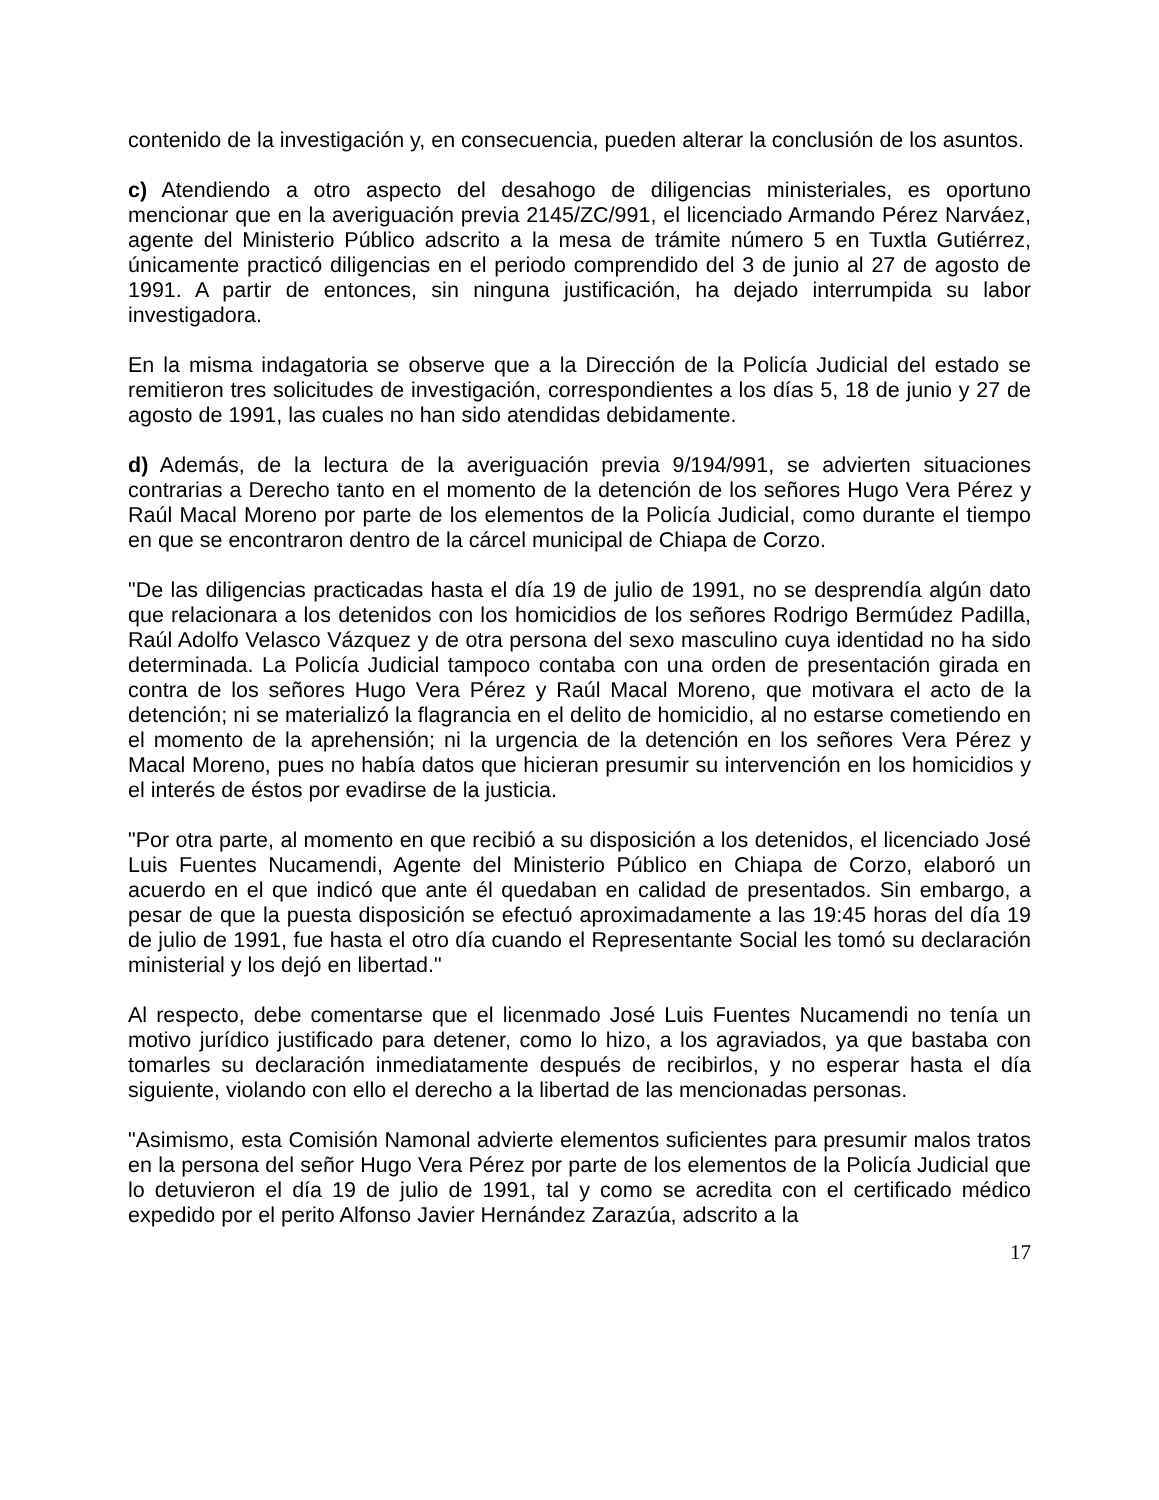contenido de la investigación y, en consecuencia, pueden alterar la conclusión de los asuntos.
c) Atendiendo a otro aspecto del desahogo de diligencias ministeriales, es oportuno mencionar que en la averiguación previa 2145/ZC/991, el licenciado Armando Pérez Narváez, agente del Ministerio Público adscrito a la mesa de trámite número 5 en Tuxtla Gutiérrez, únicamente practicó diligencias en el periodo comprendido del 3 de junio al 27 de agosto de 1991. A partir de entonces, sin ninguna justificación, ha dejado interrumpida su labor investigadora.
En la misma indagatoria se observe que a la Dirección de la Policía Judicial del estado se remitieron tres solicitudes de investigación, correspondientes a los días 5, 18 de junio y 27 de agosto de 1991, las cuales no han sido atendidas debidamente.
d) Además, de la lectura de la averiguación previa 9/194/991, se advierten situaciones contrarias a Derecho tanto en el momento de la detención de los señores Hugo Vera Pérez y Raúl Macal Moreno por parte de los elementos de la Policía Judicial, como durante el tiempo en que se encontraron dentro de la cárcel municipal de Chiapa de Corzo.
"De las diligencias practicadas hasta el día 19 de julio de 1991, no se desprendía algún dato que relacionara a los detenidos con los homicidios de los señores Rodrigo Bermúdez Padilla, Raúl Adolfo Velasco Vázquez y de otra persona del sexo masculino cuya identidad no ha sido determinada. La Policía Judicial tampoco contaba con una orden de presentación girada en contra de los señores Hugo Vera Pérez y Raúl Macal Moreno, que motivara el acto de la detención; ni se materializó la flagrancia en el delito de homicidio, al no estarse cometiendo en el momento de la aprehensión; ni la urgencia de la detención en los señores Vera Pérez y Macal Moreno, pues no había datos que hicieran presumir su intervención en los homicidios y el interés de éstos por evadirse de la justicia.
"Por otra parte, al momento en que recibió a su disposición a los detenidos, el licenciado José Luis Fuentes Nucamendi, Agente del Ministerio Público en Chiapa de Corzo, elaboró un acuerdo en el que indicó que ante él quedaban en calidad de presentados. Sin embargo, a pesar de que la puesta disposición se efectuó aproximadamente a las 19:45 horas del día 19 de julio de 1991, fue hasta el otro día cuando el Representante Social les tomó su declaración ministerial y los dejó en libertad."
Al respecto, debe comentarse que el licenmado José Luis Fuentes Nucamendi no tenía un motivo jurídico justificado para detener, como lo hizo, a los agraviados, ya que bastaba con tomarles su declaración inmediatamente después de recibirlos, y no esperar hasta el día siguiente, violando con ello el derecho a la libertad de las mencionadas personas.
"Asimismo, esta Comisión Namonal advierte elementos suficientes para presumir malos tratos en la persona del señor Hugo Vera Pérez por parte de los elementos de la Policía Judicial que lo detuvieron el día 19 de julio de 1991, tal y como se acredita con el certificado médico expedido por el perito Alfonso Javier Hernández Zarazúa, adscrito a la
17